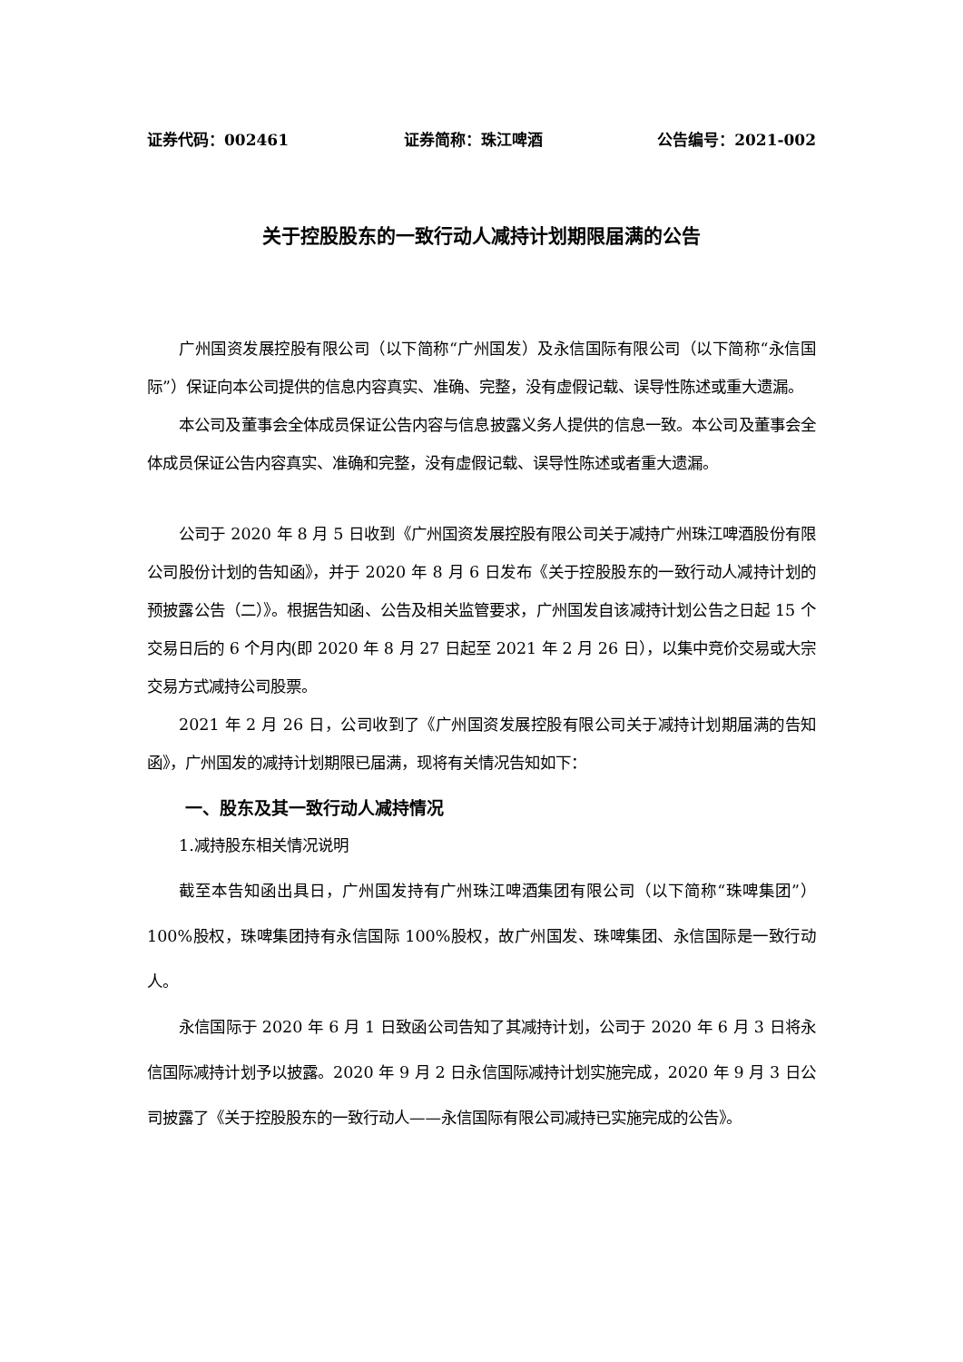证券代码：002461 证券简称：珠江啤酒 公告编号：2021-002
关于控股股东的一致行动人减持计划期限届满的公告
广州国资发展控股有限公司（以下简称“广州国发）及永信国际有限公司（以下简称“永信国际”）保证向本公司提供的信息内容真实、准确、完整，没有虚假记载、误导性陈述或重大遗漏。
本公司及董事会全体成员保证公告内容与信息披露义务人提供的信息一致。本公司及董事会全体成员保证公告内容真实、准确和完整，没有虚假记载、误导性陈述或者重大遗漏。
公司于 2020 年 8 月 5 日收到《广州国资发展控股有限公司关于减持广州珠江啤酒股份有限公司股份计划的告知函》，并于 2020 年 8 月 6 日发布《关于控股股东的一致行动人减持计划的预披露公告（二）》。根据告知函、公告及相关监管要求，广州国发自该减持计划公告之日起 15 个交易日后的 6 个月内(即 2020 年 8 月 27 日起至 2021 年 2 月 26 日），以集中竞价交易或大宗交易方式减持公司股票。
2021 年 2 月 26 日，公司收到了《广州国资发展控股有限公司关于减持计划期届满的告知函》，广州国发的减持计划期限已届满，现将有关情况告知如下：
一、股东及其一致行动人减持情况
1.减持股东相关情况说明
截至本告知函出具日，广州国发持有广州珠江啤酒集团有限公司（以下简称“珠啤集团”）100%股权，珠啤集团持有永信国际 100%股权，故广州国发、珠啤集团、永信国际是一致行动人。
永信国际于 2020 年 6 月 1 日致函公司告知了其减持计划，公司于 2020 年 6 月 3 日将永信国际减持计划予以披露。2020 年 9 月 2 日永信国际减持计划实施完成，2020 年 9 月 3 日公司披露了《关于控股股东的一致行动人——永信国际有限公司减持已实施完成的公告》。